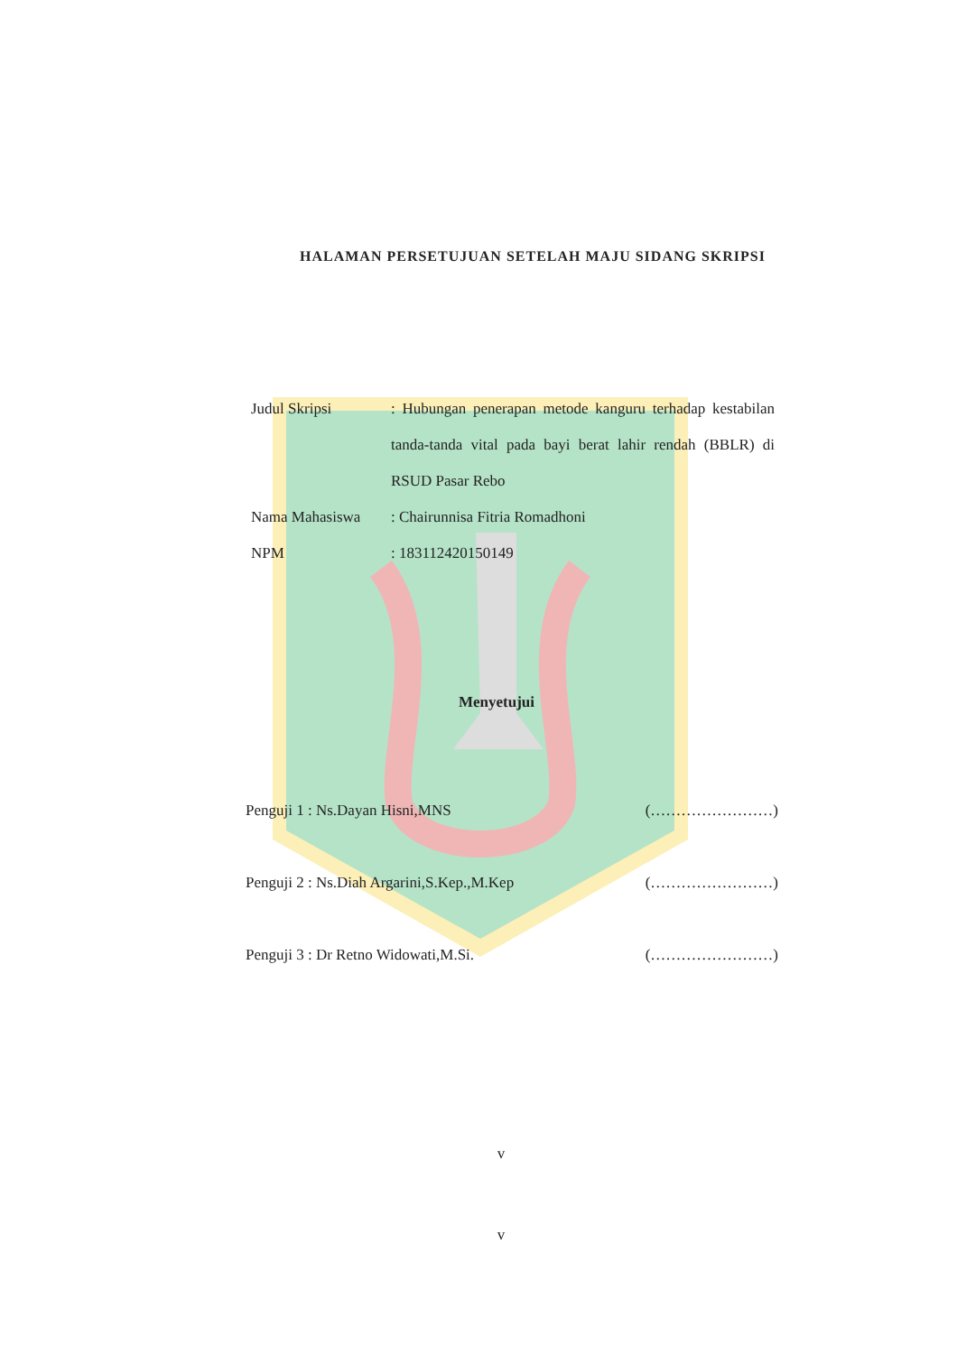HALAMAN PERSETUJUAN SETELAH MAJU SIDANG SKRIPSI
Judul Skripsi : Hubungan penerapan metode kanguru terhadap kestabilan tanda-tanda vital pada bayi berat lahir rendah (BBLR) di RSUD Pasar Rebo
Nama Mahasiswa : Chairunnisa Fitria Romadhoni
NPM : 183112420150149
Menyetujui
Penguji 1 : Ns.Dayan Hisni,MNS (……………………)
Penguji 2 : Ns.Diah Argarini,S.Kep.,M.Kep (……………………)
Penguji 3 : Dr Retno Widowati,M.Si. (……………………)
v
v